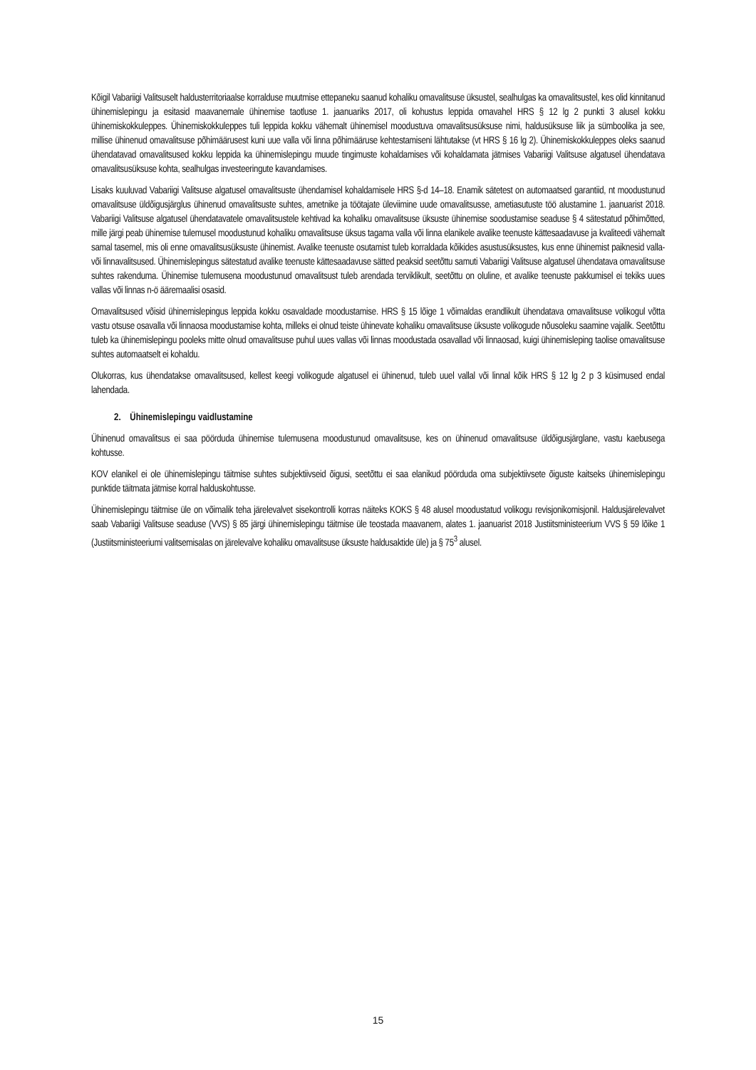Kõigil Vabariigi Valitsuselt haldusterritoriaalse korralduse muutmise ettepaneku saanud kohaliku omavalitsuse üksustel, sealhulgas ka omavalitsustel, kes olid kinnitanud ühinemislepingu ja esitasid maavanemale ühinemise taotluse 1. jaanuariks 2017, oli kohustus leppida omavahel HRS § 12 lg 2 punkti 3 alusel kokku ühinemiskokkuleppes. Ühinemiskokkuleppes tuli leppida kokku vähemalt ühinemisel moodustuva omavalitsusüksuse nimi, haldusüksuse liik ja sümboolika ja see, millise ühinenud omavalitsuse põhimäärusest kuni uue valla või linna põhimääruse kehtestamiseni lähtutakse (vt HRS § 16 lg 2). Ühinemiskokkuleppes oleks saanud ühendatavad omavalitsused kokku leppida ka ühinemislepingu muude tingimuste kohaldamises või kohaldamata jätmises Vabariigi Valitsuse algatusel ühendatava omavalitsusüksuse kohta, sealhulgas investeeringute kavandamises.
Lisaks kuuluvad Vabariigi Valitsuse algatusel omavalitsuste ühendamisel kohaldamisele HRS §-d 14–18. Enamik sätetest on automaatsed garantiid, nt moodustunud omavalitsuse üldõigusjärglus ühinenud omavalitsuste suhtes, ametnike ja töötajate üleviimine uude omavalitsusse, ametiasutuste töö alustamine 1. jaanuarist 2018. Vabariigi Valitsuse algatusel ühendatavatele omavalitsustele kehtivad ka kohaliku omavalitsuse üksuste ühinemise soodustamise seaduse § 4 sätestatud põhimõtted, mille järgi peab ühinemise tulemusel moodustunud kohaliku omavalitsuse üksus tagama valla või linna elanikele avalike teenuste kättesaadavuse ja kvaliteedi vähemalt samal tasemel, mis oli enne omavalitsusüksuste ühinemist. Avalike teenuste osutamist tuleb korraldada kõikides asustusüksustes, kus enne ühinemist paiknesid valla- või linnavalitsused. Ühinemislepingus sätestatud avalike teenuste kättesaadavuse sätted peaksid seetõttu samuti Vabariigi Valitsuse algatusel ühendatava omavalitsuse suhtes rakenduma. Ühinemise tulemusena moodustunud omavalitsust tuleb arendada terviklikult, seetõttu on oluline, et avalike teenuste pakkumisel ei tekiks uues vallas või linnas n-ö ääremaalisi osasid.
Omavalitsused võisid ühinemislepingus leppida kokku osavaldade moodustamise. HRS § 15 lõige 1 võimaldas erandlikult ühendatava omavalitsuse volikogul võtta vastu otsuse osavalla või linnaosa moodustamise kohta, milleks ei olnud teiste ühinevate kohaliku omavalitsuse üksuste volikogude nõusoleku saamine vajalik. Seetõttu tuleb ka ühinemislepingu pooleks mitte olnud omavalitsuse puhul uues vallas või linnas moodustada osavallad või linnaosad, kuigi ühinemisleping taolise omavalitsuse suhtes automaatselt ei kohaldu.
Olukorras, kus ühendatakse omavalitsused, kellest keegi volikogude algatusel ei ühinenud, tuleb uuel vallal või linnal kõik HRS § 12 lg 2 p 3 küsimused endal lahendada.
2. Ühinemislepingu vaidlustamine
Ühinenud omavalitsus ei saa pöörduda ühinemise tulemusena moodustunud omavalitsuse, kes on ühinenud omavalitsuse üldõigusjärglane, vastu kaebusega kohtusse.
KOV elanikel ei ole ühinemislepingu täitmise suhtes subjektiivseid õigusi, seetõttu ei saa elanikud pöörduda oma subjektiivsete õiguste kaitseks ühinemislepingu punktide täitmata jätmise korral halduskohtusse.
Ühinemislepingu täitmise üle on võimalik teha järelevalvet sisekontrolli korras näiteks KOKS § 48 alusel moodustatud volikogu revisjonikomisjonil. Haldusjärelevalvet saab Vabariigi Valitsuse seaduse (VVS) § 85 järgi ühinemislepingu täitmise üle teostada maavanem, alates 1. jaanuarist 2018 Justiitsministeerium VVS § 59 lõike 1 (Justiitsministeeriumi valitsemisalas on järelevalve kohaliku omavalitsuse üksuste haldusaktide üle) ja § 75<sup>3</sup> alusel.
15